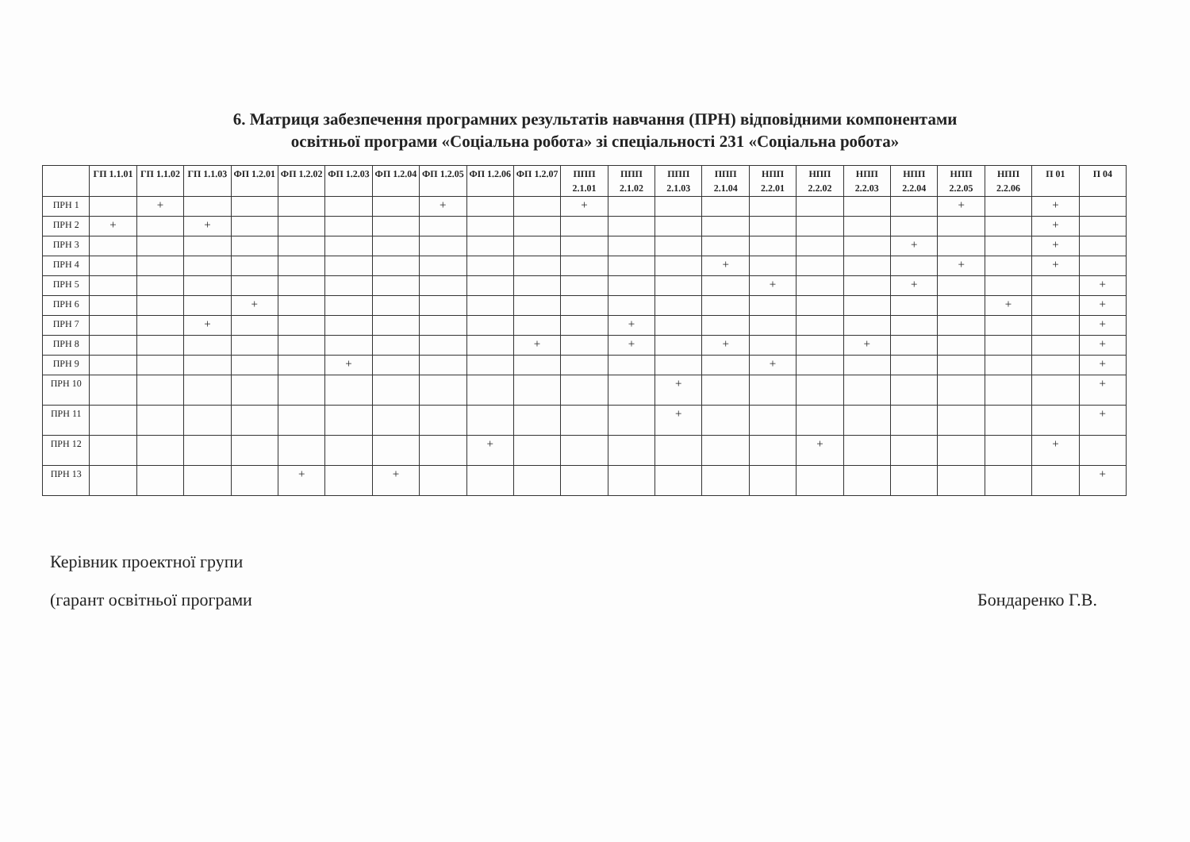6. Матриця забезпечення програмних результатів навчання (ПРН) відповідними компонентами
освітньої програми «Соціальна робота» зі спеціальності 231 «Соціальна робота»
| | ГП 1.1.01 | ГП 1.1.02 | ГП 1.1.03 | ФП 1.2.01 | ФП 1.2.02 | ФП 1.2.03 | ФП 1.2.04 | ФП 1.2.05 | ФП 1.2.06 | ФП 1.2.07 | ППП 2.1.01 | ППП 2.1.02 | ППП 2.1.03 | ППП 2.1.04 | НПП 2.2.01 | НПП 2.2.02 | НПП 2.2.03 | НПП 2.2.04 | НПП 2.2.05 | НПП 2.2.06 | П 01 | П 04 |
| --- | --- | --- | --- | --- | --- | --- | --- | --- | --- | --- | --- | --- | --- | --- | --- | --- | --- | --- | --- | --- | --- | --- |
| ПРН 1 | | + | | | | | | + | | | + | | | | | | | | + | | + | |
| ПРН 2 | + | | + | | | | | | | | | | | | | | | | | | + | |
| ПРН 3 | | | | | | | | | | | | | | | | | | + | | | + | |
| ПРН 4 | | | | | | | | | | | | | | + | | | | | + | | + | |
| ПРН 5 | | | | | | | | | | | | | | | + | | | + | | | | + |
| ПРН 6 | | | | + | | | | | | | | | | | | | | | | + | | + |
| ПРН 7 | | | + | | | | | | | | | + | | | | | | | | | | + |
| ПРН 8 | | | | | | | | | | + | | + | | + | | | + | | | | | + |
| ПРН 9 | | | | | | + | | | | | | | | | + | | | | | | | + |
| ПРН 10 | | | | | | | | | | | | | + | | | | | | | | | + |
| ПРН 11 | | | | | | | | | | | | | + | | | | | | | | | + |
| ПРН 12 | | | | | | | | | + | | | | | | | + | | | | | + | |
| ПРН 13 | | | | | + | | + | | | | | | | | | | | | | | | + |
Керівник проектної групи
(гарант освітньої програми Бондаренко Г.В.